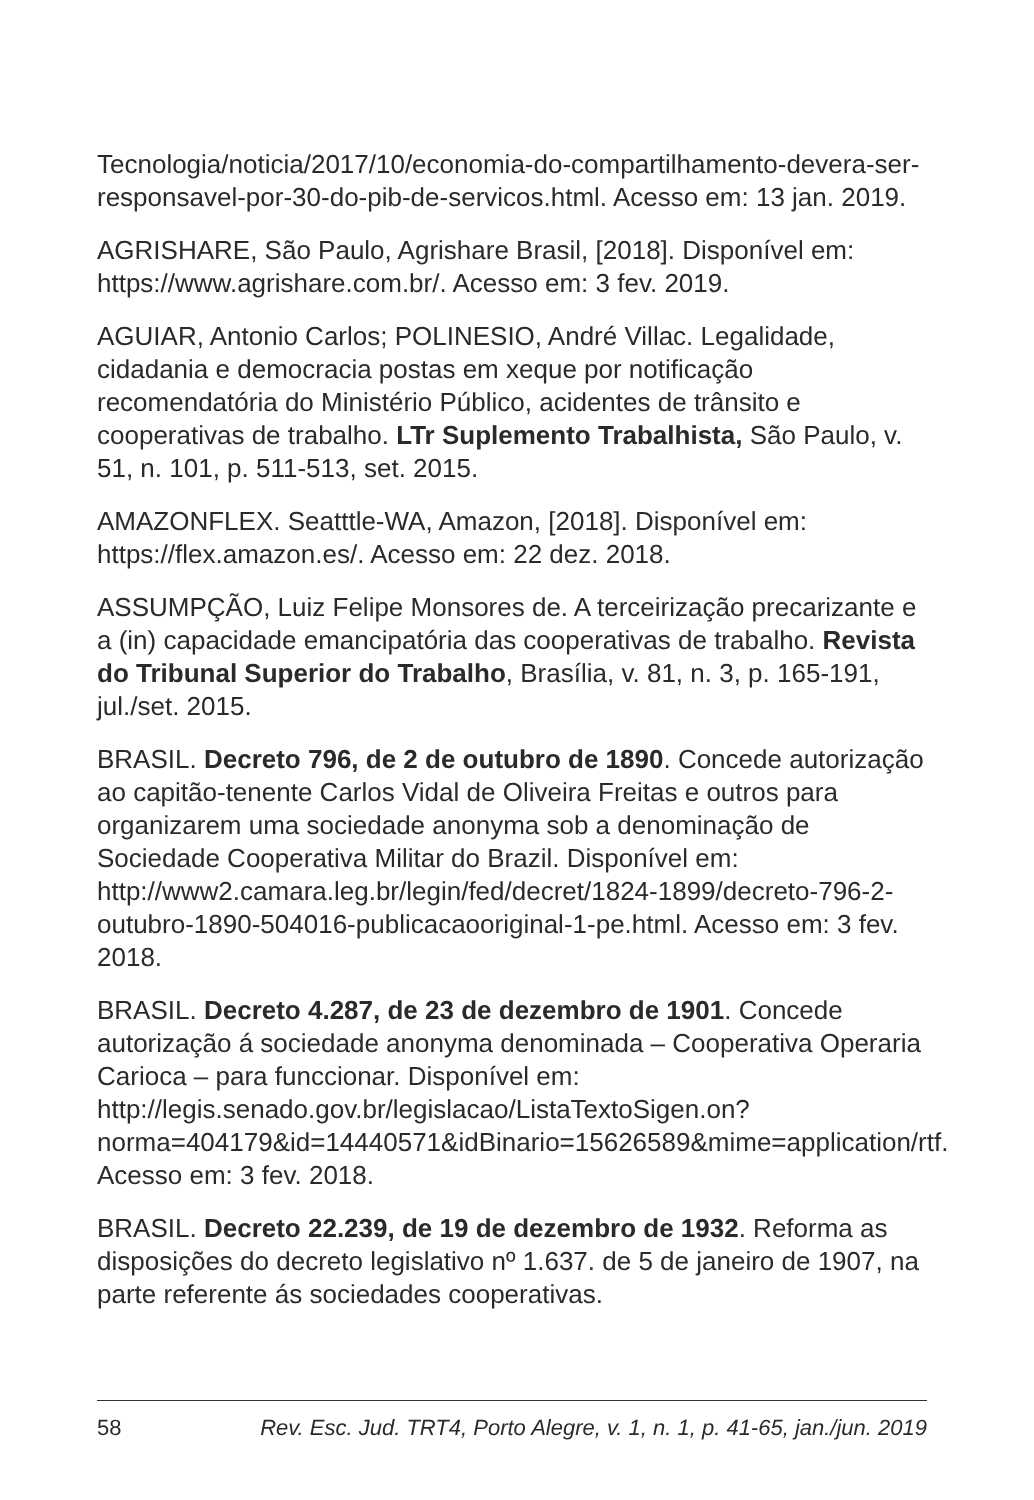Tecnologia/noticia/2017/10/economia-do-compartilhamento-devera-ser-responsavel-por-30-do-pib-de-servicos.html. Acesso em: 13 jan. 2019.
AGRISHARE, São Paulo, Agrishare Brasil, [2018]. Disponível em: https://www.agrishare.com.br/. Acesso em: 3 fev. 2019.
AGUIAR, Antonio Carlos; POLINESIO, André Villac. Legalidade, cidadania e democracia postas em xeque por notificação recomendatória do Ministério Público, acidentes de trânsito e cooperativas de trabalho. LTr Suplemento Trabalhista, São Paulo, v. 51, n. 101, p. 511-513, set. 2015.
AMAZONFLEX. Seatttle-WA, Amazon, [2018]. Disponível em: https://flex.amazon.es/. Acesso em: 22 dez. 2018.
ASSUMPÇÃO, Luiz Felipe Monsores de. A terceirização precarizante e a (in) capacidade emancipatória das cooperativas de trabalho. Revista do Tribunal Superior do Trabalho, Brasília, v. 81, n. 3, p. 165-191, jul./set. 2015.
BRASIL. Decreto 796, de 2 de outubro de 1890. Concede autorização ao capitão-tenente Carlos Vidal de Oliveira Freitas e outros para organizarem uma sociedade anonyma sob a denominação de Sociedade Cooperativa Militar do Brazil. Disponível em: http://www2.camara.leg.br/legin/fed/decret/1824-1899/decreto-796-2-outubro-1890-504016-publicacaooriginal-1-pe.html. Acesso em: 3 fev. 2018.
BRASIL. Decreto 4.287, de 23 de dezembro de 1901. Concede autorização á sociedade anonyma denominada – Cooperativa Operaria Carioca – para funccionar. Disponível em: http://legis.senado.gov.br/legislacao/ListaTextoSigen.on?norma=404179&id=14440571&idBinario=15626589&mime=application/rtf. Acesso em: 3 fev. 2018.
BRASIL. Decreto 22.239, de 19 de dezembro de 1932. Reforma as disposições do decreto legislativo nº 1.637. de 5 de janeiro de 1907, na parte referente ás sociedades cooperativas.
58 Rev. Esc. Jud. TRT4, Porto Alegre, v. 1, n. 1, p. 41-65, jan./jun. 2019